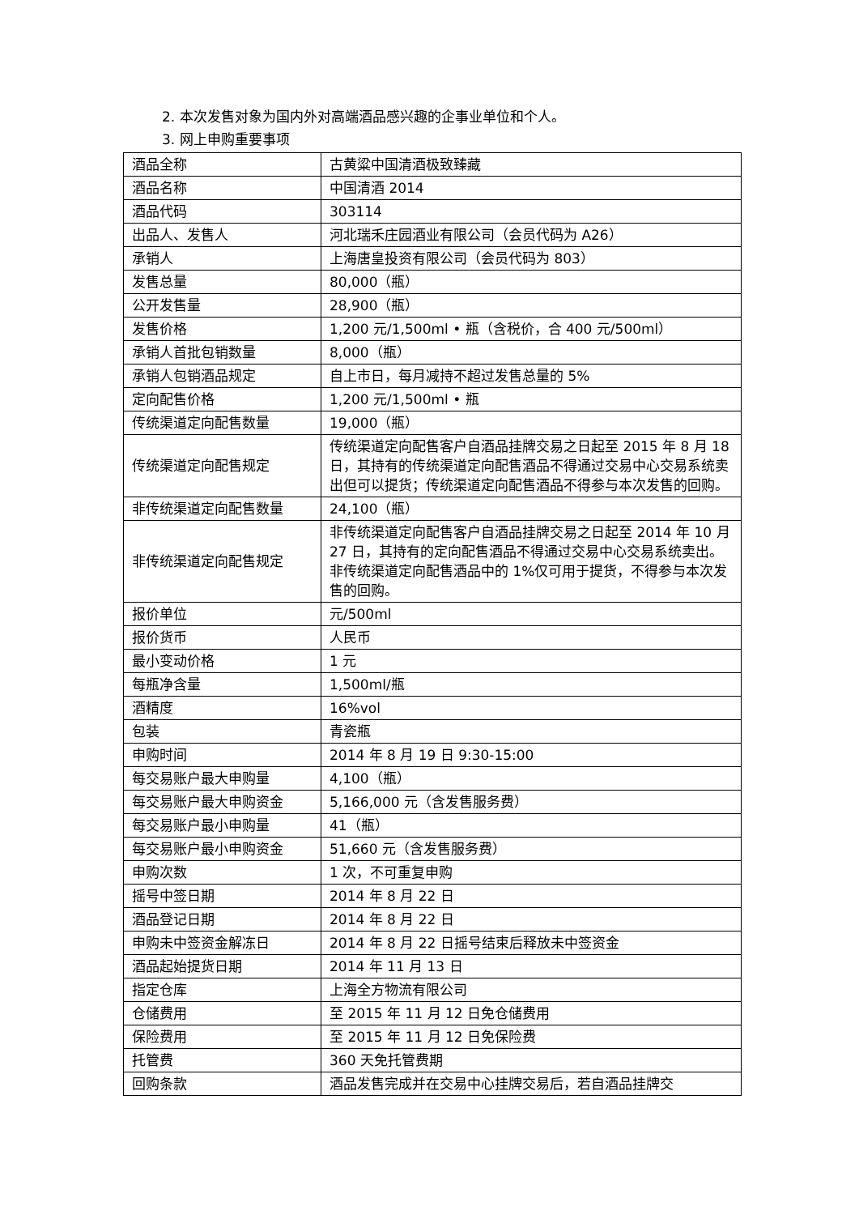2. 本次发售对象为国内外对高端酒品感兴趣的企事业单位和个人。
3. 网上申购重要事项
| 酒品全称 | 古黄粱中国清酒极致臻藏 |
| 酒品名称 | 中国清酒 2014 |
| 酒品代码 | 303114 |
| 出品人、发售人 | 河北瑞禾庄园酒业有限公司（会员代码为 A26） |
| 承销人 | 上海唐皇投资有限公司（会员代码为 803） |
| 发售总量 | 80,000（瓶） |
| 公开发售量 | 28,900（瓶） |
| 发售价格 | 1,200 元/1,500ml • 瓶（含税价，合 400 元/500ml） |
| 承销人首批包销数量 | 8,000（瓶） |
| 承销人包销酒品规定 | 自上市日，每月减持不超过发售总量的 5% |
| 定向配售价格 | 1,200 元/1,500ml • 瓶 |
| 传统渠道定向配售数量 | 19,000（瓶） |
| 传统渠道定向配售规定 | 传统渠道定向配售客户自酒品挂牌交易之日起至 2015 年 8 月 18 日，其持有的传统渠道定向配售酒品不得通过交易中心交易系统卖出但可以提货；传统渠道定向配售酒品不得参与本次发售的回购。 |
| 非传统渠道定向配售数量 | 24,100（瓶） |
| 非传统渠道定向配售规定 | 非传统渠道定向配售客户自酒品挂牌交易之日起至 2014 年 10 月 27 日，其持有的定向配售酒品不得通过交易中心交易系统卖出。非传统渠道定向配售酒品中的 1%仅可用于提货，不得参与本次发售的回购。 |
| 报价单位 | 元/500ml |
| 报价货币 | 人民币 |
| 最小变动价格 | 1 元 |
| 每瓶净含量 | 1,500ml/瓶 |
| 酒精度 | 16%vol |
| 包装 | 青瓷瓶 |
| 申购时间 | 2014 年 8 月 19 日 9:30-15:00 |
| 每交易账户最大申购量 | 4,100（瓶） |
| 每交易账户最大申购资金 | 5,166,000 元（含发售服务费） |
| 每交易账户最小申购量 | 41（瓶） |
| 每交易账户最小申购资金 | 51,660 元（含发售服务费） |
| 申购次数 | 1 次，不可重复申购 |
| 摇号中签日期 | 2014 年 8 月 22 日 |
| 酒品登记日期 | 2014 年 8 月 22 日 |
| 申购未中签资金解冻日 | 2014 年 8 月 22 日摇号结束后释放未中签资金 |
| 酒品起始提货日期 | 2014 年 11 月 13 日 |
| 指定仓库 | 上海全方物流有限公司 |
| 仓储费用 | 至 2015 年 11 月 12 日免仓储费用 |
| 保险费用 | 至 2015 年 11 月 12 日免保险费 |
| 托管费 | 360 天免托管费期 |
| 回购条款 | 酒品发售完成并在交易中心挂牌交易后，若自酒品挂牌交 |